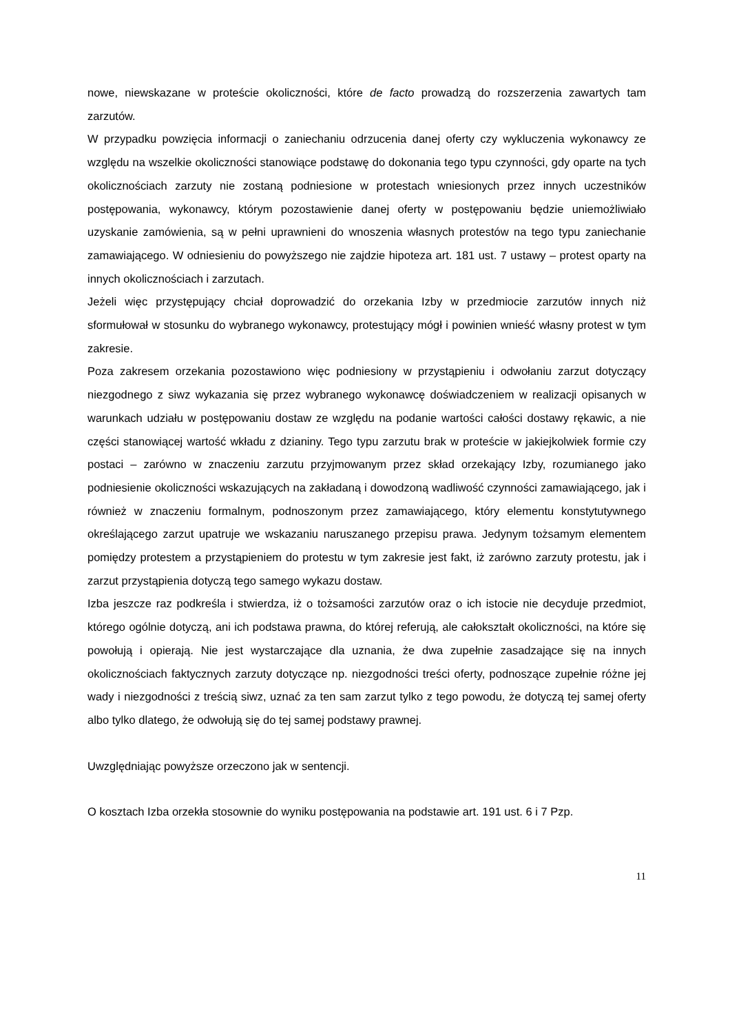nowe, niewskazane w proteście okoliczności, które de facto prowadzą do rozszerzenia zawartych tam zarzutów.
W przypadku powzięcia informacji o zaniechaniu odrzucenia danej oferty czy wykluczenia wykonawcy ze względu na wszelkie okoliczności stanowiące podstawę do dokonania tego typu czynności, gdy oparte na tych okolicznościach zarzuty nie zostaną podniesione w protestach wniesionych przez innych uczestników postępowania, wykonawcy, którym pozostawienie danej oferty w postępowaniu będzie uniemożliwiało uzyskanie zamówienia, są w pełni uprawnieni do wnoszenia własnych protestów na tego typu zaniechanie zamawiającego. W odniesieniu do powyższego nie zajdzie hipoteza art. 181 ust. 7 ustawy – protest oparty na innych okolicznościach i zarzutach.
Jeżeli więc przystępujący chciał doprowadzić do orzekania Izby w przedmiocie zarzutów innych niż sformułował w stosunku do wybranego wykonawcy, protestujący mógł i powinien wnieść własny protest w tym zakresie.
Poza zakresem orzekania pozostawiono więc podniesiony w przystąpieniu i odwołaniu zarzut dotyczący niezgodnego z siwz wykazania się przez wybranego wykonawcę doświadczeniem w realizacji opisanych w warunkach udziału w postępowaniu dostaw ze względu na podanie wartości całości dostawy rękawic, a nie części stanowiącej wartość wkładu z dzianiny. Tego typu zarzutu brak w proteście w jakiejkolwiek formie czy postaci – zarówno w znaczeniu zarzutu przyjmowanym przez skład orzekający Izby, rozumianego jako podniesienie okoliczności wskazujących na zakładaną i dowodzoną wadliwość czynności zamawiającego, jak i również w znaczeniu formalnym, podnoszonym przez zamawiającego, który elementu konstytutywnego określającego zarzut upatruje we wskazaniu naruszanego przepisu prawa. Jedynym tożsamym elementem pomiędzy protestem a przystąpieniem do protestu w tym zakresie jest fakt, iż zarówno zarzuty protestu, jak i zarzut przystąpienia dotyczą tego samego wykazu dostaw.
Izba jeszcze raz podkreśla i stwierdza, iż o tożsamości zarzutów oraz o ich istocie nie decyduje przedmiot, którego ogólnie dotyczą, ani ich podstawa prawna, do której referują, ale całokształt okoliczności, na które się powołują i opierają. Nie jest wystarczające dla uznania, że dwa zupełnie zasadzające się na innych okolicznościach faktycznych zarzuty dotyczące np. niezgodności treści oferty, podnoszące zupełnie różne jej wady i niezgodności z treścią siwz, uznać za ten sam zarzut tylko z tego powodu, że dotyczą tej samej oferty albo tylko dlatego, że odwołują się do tej samej podstawy prawnej.
Uwzględniając powyższe orzeczono jak w sentencji.
O kosztach Izba orzekła stosownie do wyniku postępowania na podstawie art. 191 ust. 6 i 7 Pzp.
11